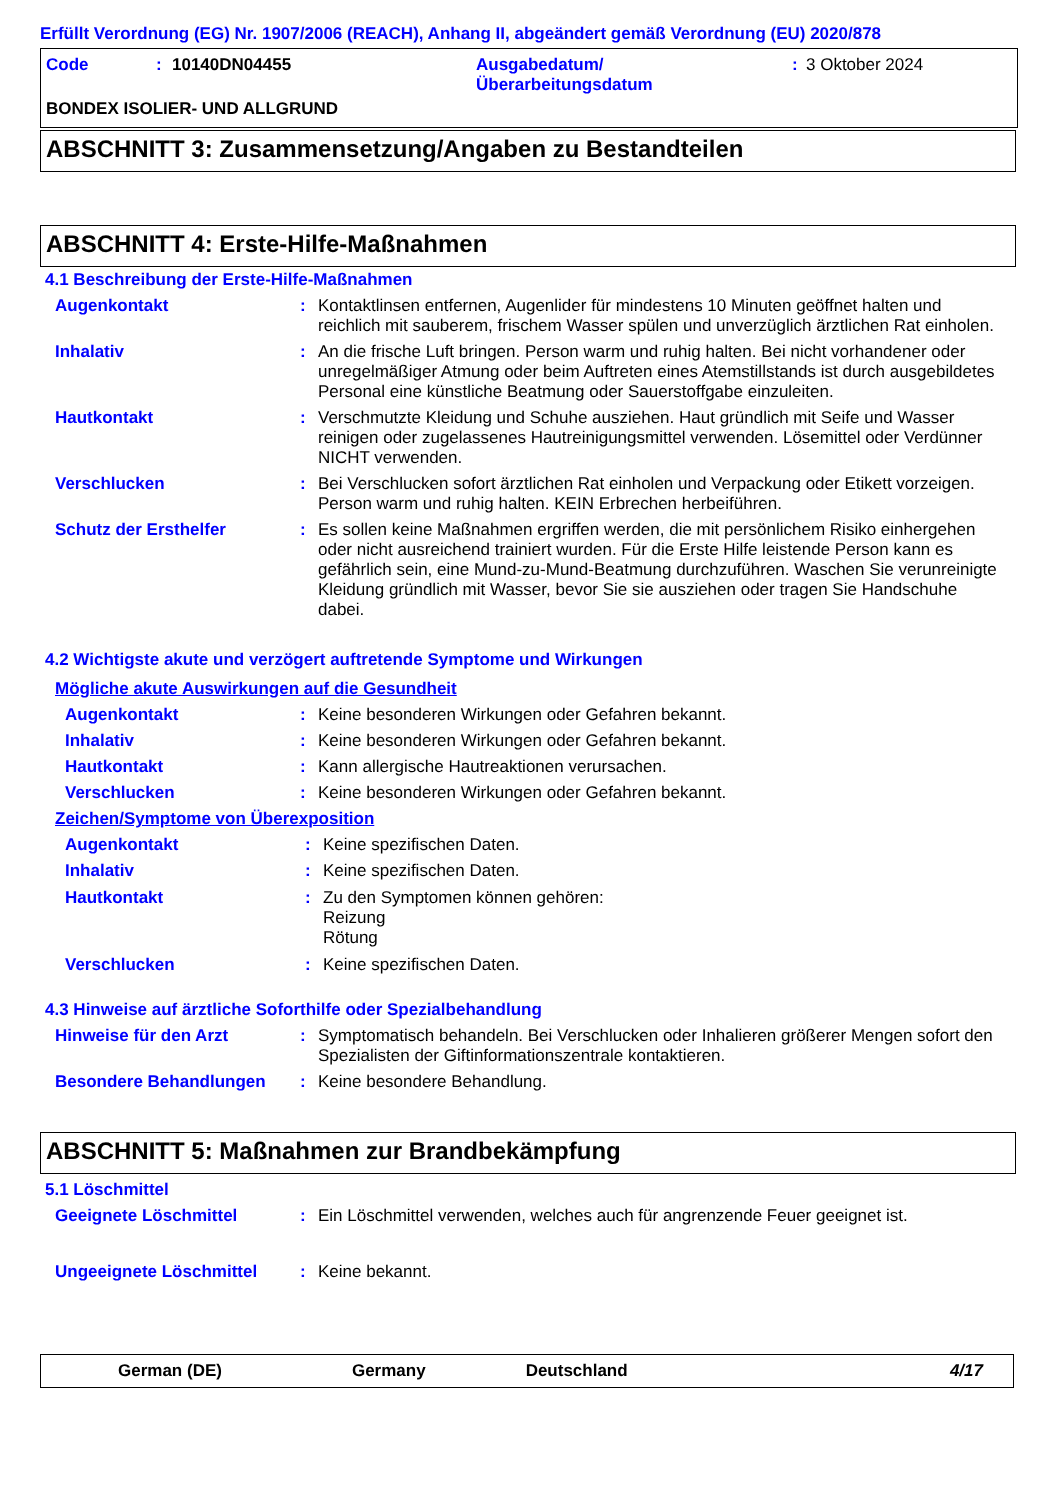Erfüllt Verordnung (EG) Nr. 1907/2006 (REACH), Anhang II, abgeändert gemäß Verordnung (EU) 2020/878
Code : 10140DN04455 Ausgabedatum/
Überarbeitungsdatum
: 3 Oktober 2024
BONDEX ISOLIER- UND ALLGRUND
ABSCHNITT 3: Zusammensetzung/Angaben zu Bestandteilen
ABSCHNITT 4: Erste-Hilfe-Maßnahmen
4.1 Beschreibung der Erste-Hilfe-Maßnahmen
Augenkontakt : Kontaktlinsen entfernen, Augenlider für mindestens 10 Minuten geöffnet halten und reichlich mit sauberem, frischem Wasser spülen und unverzüglich ärztlichen Rat einholen.
Inhalativ : An die frische Luft bringen. Person warm und ruhig halten. Bei nicht vorhandener oder unregelmäßiger Atmung oder beim Auftreten eines Atemstillstands ist durch ausgebildetes Personal eine künstliche Beatmung oder Sauerstoffgabe einzuleiten.
Hautkontakt : Verschmutzte Kleidung und Schuhe ausziehen. Haut gründlich mit Seife und Wasser reinigen oder zugelassenes Hautreinigungsmittel verwenden. Lösemittel oder Verdünner NICHT verwenden.
Verschlucken : Bei Verschlucken sofort ärztlichen Rat einholen und Verpackung oder Etikett vorzeigen. Person warm und ruhig halten. KEIN Erbrechen herbeiführen.
Schutz der Ersthelfer : Es sollen keine Maßnahmen ergriffen werden, die mit persönlichem Risiko einhergehen oder nicht ausreichend trainiert wurden. Für die Erste Hilfe leistende Person kann es gefährlich sein, eine Mund-zu-Mund-Beatmung durchzuführen. Waschen Sie verunreinigte Kleidung gründlich mit Wasser, bevor Sie sie ausziehen oder tragen Sie Handschuhe dabei.
4.2 Wichtigste akute und verzögert auftretende Symptome und Wirkungen
Mögliche akute Auswirkungen auf die Gesundheit
Augenkontakt : Keine besonderen Wirkungen oder Gefahren bekannt.
Inhalativ : Keine besonderen Wirkungen oder Gefahren bekannt.
Hautkontakt : Kann allergische Hautreaktionen verursachen.
Verschlucken : Keine besonderen Wirkungen oder Gefahren bekannt.
Zeichen/Symptome von Überexposition
Augenkontakt : Keine spezifischen Daten.
Inhalativ : Keine spezifischen Daten.
Hautkontakt : Zu den Symptomen können gehören:
Reizung
Rötung
Verschlucken : Keine spezifischen Daten.
4.3 Hinweise auf ärztliche Soforthilfe oder Spezialbehandlung
Hinweise für den Arzt : Symptomatisch behandeln. Bei Verschlucken oder Inhalieren größerer Mengen sofort den Spezialisten der Giftinformationszentrale kontaktieren.
Besondere Behandlungen : Keine besondere Behandlung.
ABSCHNITT 5: Maßnahmen zur Brandbekämpfung
5.1 Löschmittel
Geeignete Löschmittel : Ein Löschmittel verwenden, welches auch für angrenzende Feuer geeignet ist.
Ungeeignete Löschmittel : Keine bekannt.
German (DE) Germany Deutschland 4/17